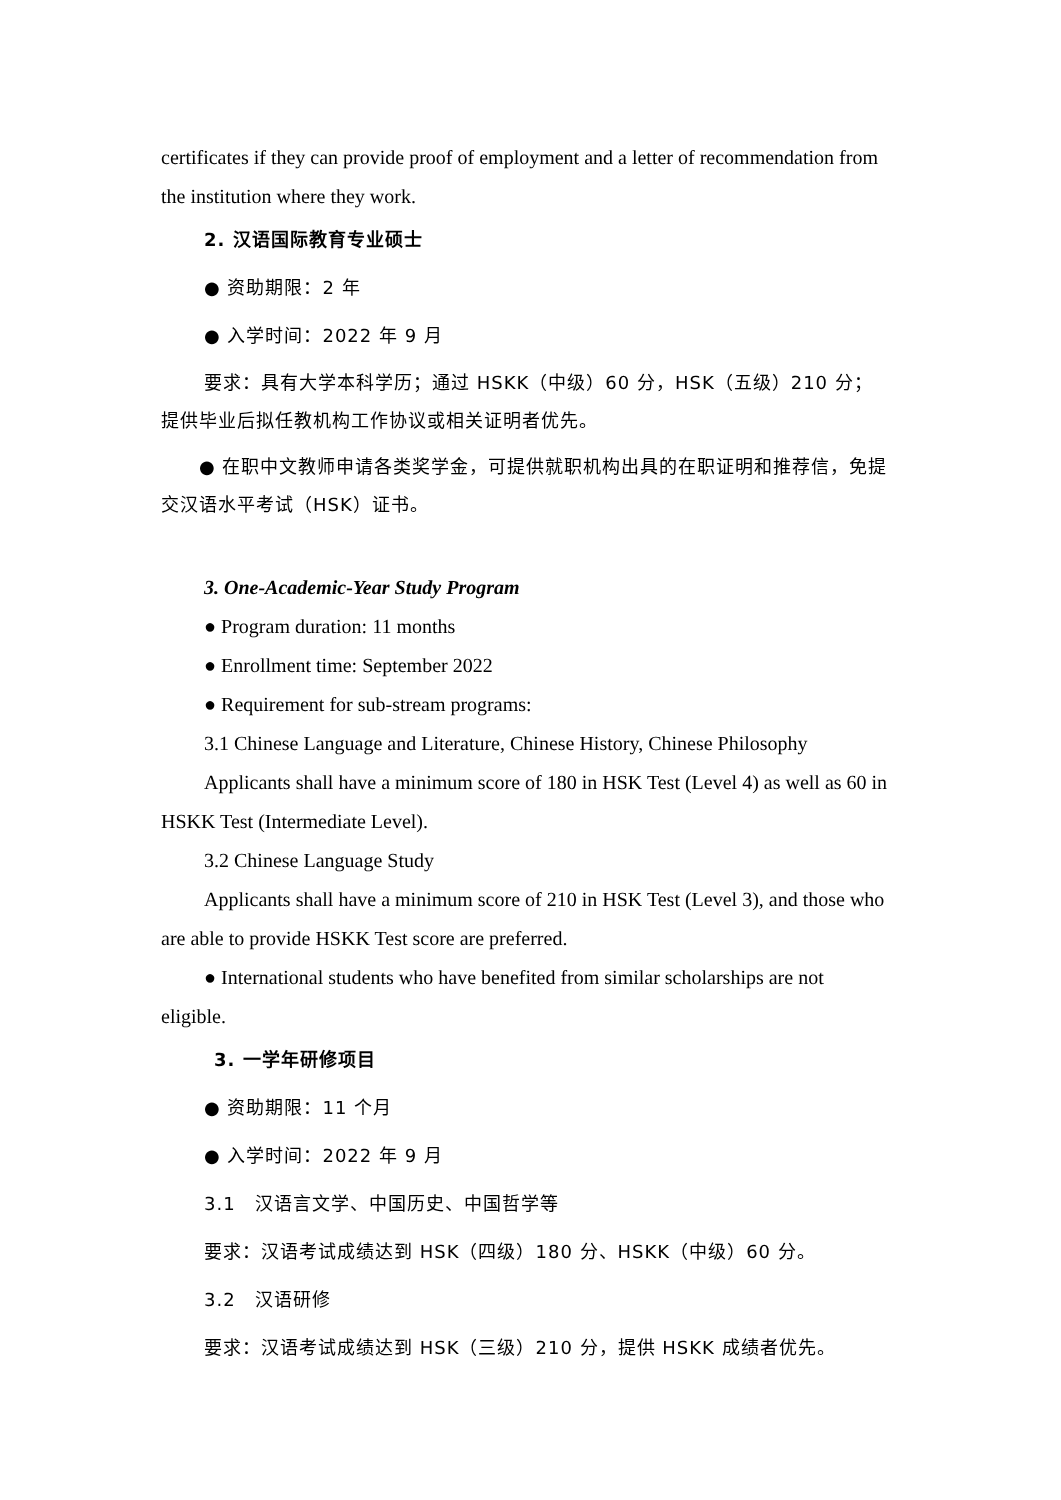certificates if they can provide proof of employment and a letter of recommendation from the institution where they work.
2. 汉语国际教育专业硕士
● 资助期限：2 年
● 入学时间：2022 年 9 月
要求：具有大学本科学历；通过 HSKK（中级）60 分，HSK（五级）210 分；提供毕业后拟任教机构工作协议或相关证明者优先。
● 在职中文教师申请各类奖学金，可提供就职机构出具的在职证明和推荐信，免提交汉语水平考试（HSK）证书。
3. One-Academic-Year Study Program
● Program duration: 11 months
● Enrollment time: September 2022
● Requirement for sub-stream programs:
3.1 Chinese Language and Literature, Chinese History, Chinese Philosophy
Applicants shall have a minimum score of 180 in HSK Test (Level 4) as well as 60 in HSKK Test (Intermediate Level).
3.2 Chinese Language Study
Applicants shall have a minimum score of 210 in HSK Test (Level 3), and those who are able to provide HSKK Test score are preferred.
● International students who have benefited from similar scholarships are not eligible.
3. 一学年研修项目
● 资助期限：11 个月
● 入学时间：2022 年 9 月
3.1　汉语言文学、中国历史、中国哲学等
要求：汉语考试成绩达到 HSK（四级）180 分、HSKK（中级）60 分。
3.2　汉语研修
要求：汉语考试成绩达到 HSK（三级）210 分，提供 HSKK 成绩者优先。